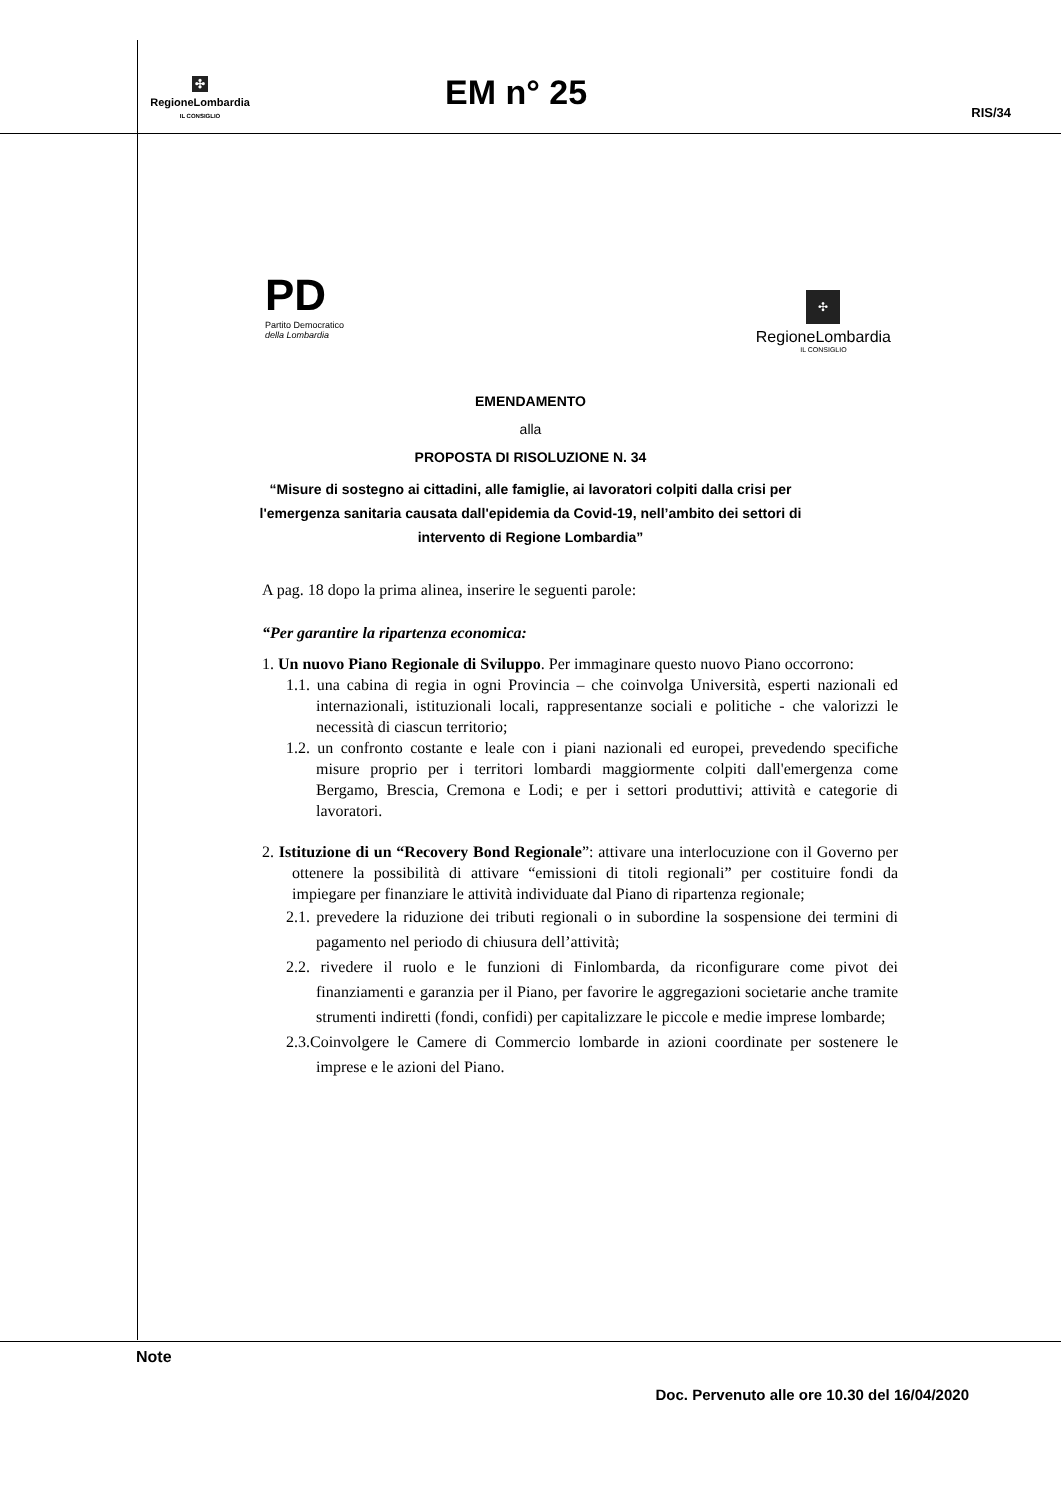✣
RegioneLombardia
IL CONSIGLIO
EM n° 25
RIS/34
PD
Partito Democratico
della Lombardia
✣
RegioneLombardia
IL CONSIGLIO
EMENDAMENTO
alla
PROPOSTA DI RISOLUZIONE N. 34
“Misure di sostegno ai cittadini, alle famiglie, ai lavoratori colpiti dalla crisi per
l'emergenza sanitaria causata dall'epidemia da Covid-19, nell’ambito dei settori di
intervento di Regione Lombardia”
A pag. 18 dopo la prima alinea, inserire le seguenti parole:
“Per garantire la ripartenza economica:
1. Un nuovo Piano Regionale di Sviluppo. Per immaginare questo nuovo Piano occorrono:
1.1. una cabina di regia in ogni Provincia – che coinvolga Università, esperti nazionali ed internazionali, istituzionali locali, rappresentanze sociali e politiche - che valorizzi le necessità di ciascun territorio;
1.2. un confronto costante e leale con i piani nazionali ed europei, prevedendo specifiche misure proprio per i territori lombardi maggiormente colpiti dall'emergenza come Bergamo, Brescia, Cremona e Lodi; e per i settori produttivi; attività e categorie di lavoratori.
2. Istituzione di un “Recovery Bond Regionale”: attivare una interlocuzione con il Governo per ottenere la possibilità di attivare “emissioni di titoli regionali” per costituire fondi da impiegare per finanziare le attività individuate dal Piano di ripartenza regionale;
2.1. prevedere la riduzione dei tributi regionali o in subordine la sospensione dei termini di pagamento nel periodo di chiusura dell’attività;
2.2. rivedere il ruolo e le funzioni di Finlombarda, da riconfigurare come pivot dei finanziamenti e garanzia per il Piano, per favorire le aggregazioni societarie anche tramite strumenti indiretti (fondi, confidi) per capitalizzare le piccole e medie imprese lombarde;
2.3.Coinvolgere le Camere di Commercio lombarde in azioni coordinate per sostenere le imprese e le azioni del Piano.
Note
Doc. Pervenuto alle ore 10.30 del 16/04/2020